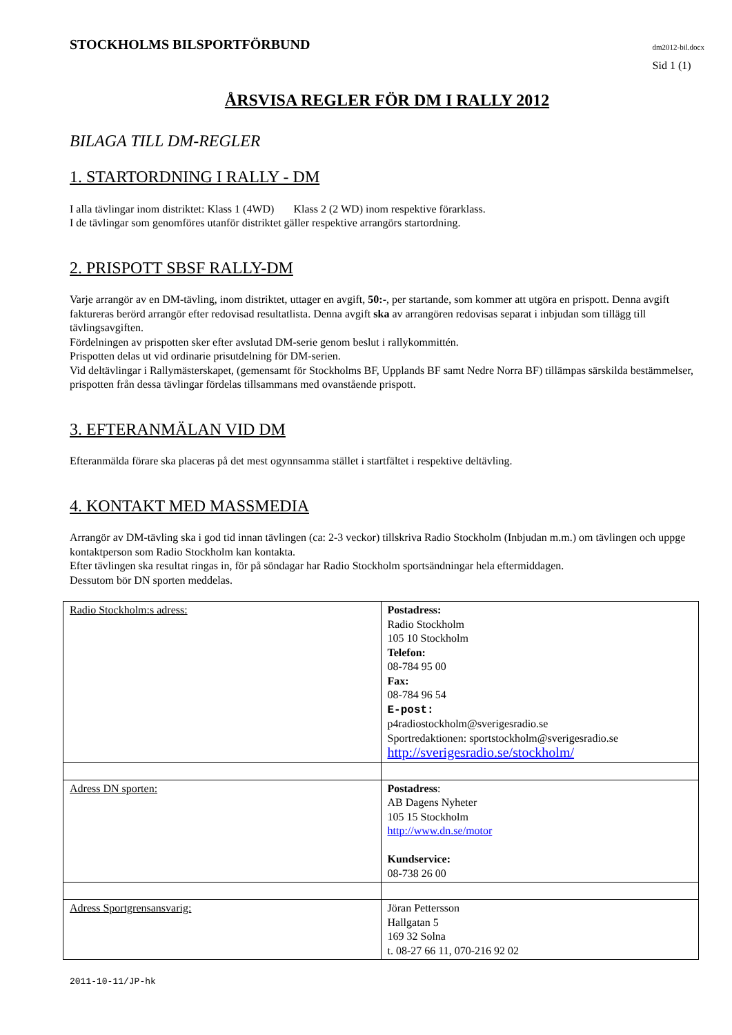STOCKHOLMS BILSPORTFÖRBUND
dm2012-bil.docx
Sid 1 (1)
ÅRSVISA REGLER FÖR DM I RALLY 2012
BILAGA TILL DM-REGLER
1. STARTORDNING I RALLY - DM
I alla tävlingar inom distriktet: Klass 1 (4WD) Klass 2 (2 WD) inom respektive förarklass.
I de tävlingar som genomföres utanför distriktet gäller respektive arrangörs startordning.
2. PRISPOTT SBSF RALLY-DM
Varje arrangör av en DM-tävling, inom distriktet, uttager en avgift, 50:-, per startande, som kommer att utgöra en prispott. Denna avgift faktureras berörd arrangör efter redovisad resultatlista. Denna avgift ska av arrangören redovisas separat i inbjudan som tillägg till tävlingsavgiften.
Fördelningen av prispotten sker efter avslutad DM-serie genom beslut i rallykommittén.
Prispotten delas ut vid ordinarie prisutdelning för DM-serien.
Vid deltävlingar i Rallymästerskapet, (gemensamt för Stockholms BF, Upplands BF samt Nedre Norra BF) tillämpas särskilda bestämmelser, prispotten från dessa tävlingar fördelas tillsammans med ovanstående prispott.
3. EFTERANMÄLAN VID DM
Efteranmälda förare ska placeras på det mest ogynnsamma stället i startfältet i respektive deltävling.
4. KONTAKT MED MASSMEDIA
Arrangör av DM-tävling ska i god tid innan tävlingen (ca: 2-3 veckor) tillskriva Radio Stockholm (Inbjudan m.m.) om tävlingen och uppge kontaktperson som Radio Stockholm kan kontakta.
Efter tävlingen ska resultat ringas in, för på söndagar har Radio Stockholm sportsändningar hela eftermiddagen.
Dessutom bör DN sporten meddelas.
| Radio Stockholm:s adress: | Postadress: Radio Stockholm 105 10 Stockholm Telefon: 08-784 95 00 Fax: 08-784 96 54 E-post: p4radiostockholm@sverigesradio.se Sportredaktionen: sportstockholm@sverigesradio.se http://sverigesradio.se/stockholm/ |
| Adress DN sporten: | Postadress : AB Dagens Nyheter 105 15 Stockholm http://www.dn.se/motor Kundservice: 08-738 26 00 |
| Adress Sportgrensansvarig: | Jöran Pettersson Hallgatan 5 169 32 Solna t. 08-27 66 11, 070-216 92 02 |
2011-10-11/JP-hk